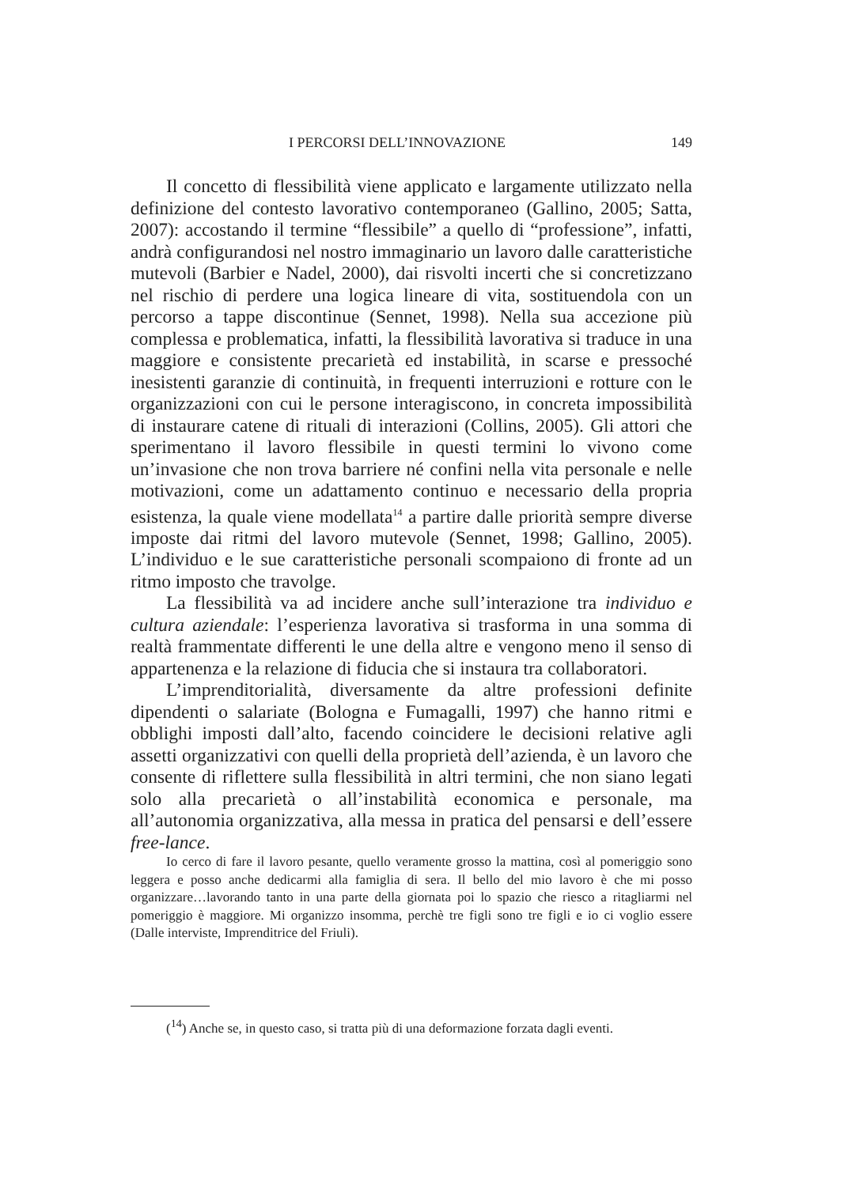I PERCORSI DELL’INNOVAZIONE 149
Il concetto di flessibilità viene applicato e largamente utilizzato nella definizione del contesto lavorativo contemporaneo (Gallino, 2005; Satta, 2007): accostando il termine “flessibile” a quello di “professione”, infatti, andrà configurandosi nel nostro immaginario un lavoro dalle caratteristiche mutevoli (Barbier e Nadel, 2000), dai risvolti incerti che si concretizzano nel rischio di perdere una logica lineare di vita, sostituendola con un percorso a tappe discontinue (Sennet, 1998). Nella sua accezione più complessa e problematica, infatti, la flessibilità lavorativa si traduce in una maggiore e consistente precarietà ed instabilità, in scarse e pressoché inesistenti garanzie di continuità, in frequenti interruzioni e rotture con le organizzazioni con cui le persone interagiscono, in concreta impossibilità di instaurare catene di rituali di interazioni (Collins, 2005). Gli attori che sperimentano il lavoro flessibile in questi termini lo vivono come un’invasione che non trova barriere né confini nella vita personale e nelle motivazioni, come un adattamento continuo e necessario della propria esistenza, la quale viene modellata<sup>14</sup> a partire dalle priorità sempre diverse imposte dai ritmi del lavoro mutevole (Sennet, 1998; Gallino, 2005). L’individuo e le sue caratteristiche personali scompaiono di fronte ad un ritmo imposto che travolge.
La flessibilità va ad incidere anche sull’interazione tra individuo e cultura aziendale: l’esperienza lavorativa si trasforma in una somma di realtà frammentate differenti le une della altre e vengono meno il senso di appartenenza e la relazione di fiducia che si instaura tra collaboratori.
L’imprenditorialità, diversamente da altre professioni definite dipendenti o salariate (Bologna e Fumagalli, 1997) che hanno ritmi e obblighi imposti dall’alto, facendo coincidere le decisioni relative agli assetti organizzativi con quelli della proprietà dell’azienda, è un lavoro che consente di riflettere sulla flessibilità in altri termini, che non siano legati solo alla precarietà o all’instabilità economica e personale, ma all’autonomia organizzativa, alla messa in pratica del pensarsi e dell’essere free-lance.
Io cerco di fare il lavoro pesante, quello veramente grosso la mattina, così al pomeriggio sono leggera e posso anche dedicarmi alla famiglia di sera. Il bello del mio lavoro è che mi posso organizzare…lavorando tanto in una parte della giornata poi lo spazio che riesco a ritagliarmi nel pomeriggio è maggiore. Mi organizzo insomma, perchè tre figli sono tre figli e io ci voglio essere (Dalle interviste, Imprenditrice del Friuli).
(<sup>14</sup>) Anche se, in questo caso, si tratta più di una deformazione forzata dagli eventi.